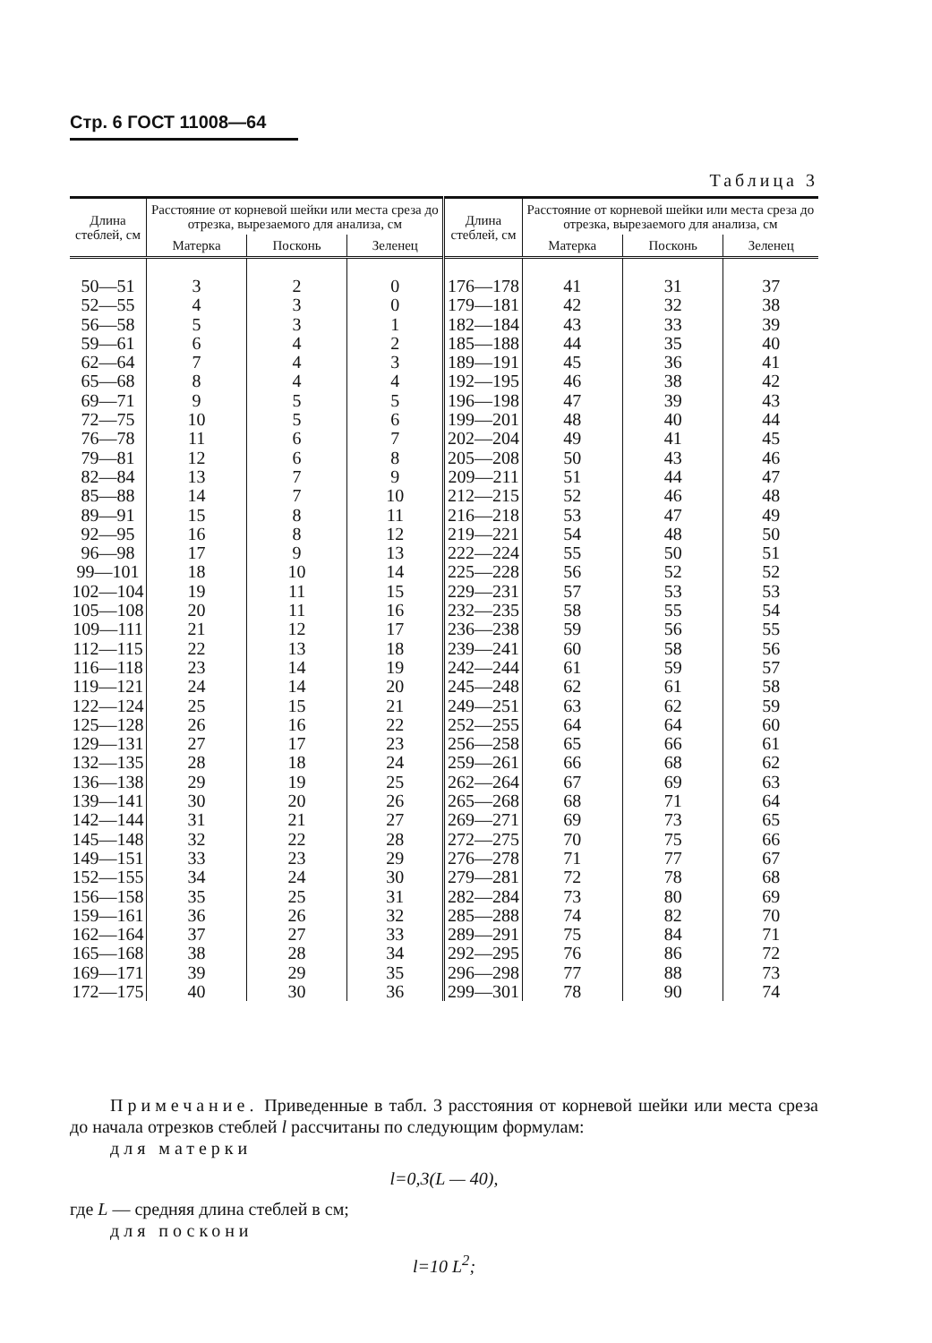Стр. 6 ГОСТ 11008—64
Таблица 3
| Длина стеблей, см | Расстояние от корневой шейки или места среза до отрезка, вырезаемого для анализа, см | | | Длина стеблей, см | Расстояние от корневой шейки или места среза до отрезка, вырезаемого для анализа, см | | |
| --- | --- | --- | --- | --- | --- | --- | --- |
| | Матерка | Посконь | Зеленец | | Матерка | Посконь | Зеленец |
| 50—51 | 3 | 2 | 0 | 176—178 | 41 | 31 | 37 |
| 52—55 | 4 | 3 | 0 | 179—181 | 42 | 32 | 38 |
| 56—58 | 5 | 3 | 1 | 182—184 | 43 | 33 | 39 |
| 59—61 | 6 | 4 | 2 | 185—188 | 44 | 35 | 40 |
| 62—64 | 7 | 4 | 3 | 189—191 | 45 | 36 | 41 |
| 65—68 | 8 | 4 | 4 | 192—195 | 46 | 38 | 42 |
| 69—71 | 9 | 5 | 5 | 196—198 | 47 | 39 | 43 |
| 72—75 | 10 | 5 | 6 | 199—201 | 48 | 40 | 44 |
| 76—78 | 11 | 6 | 7 | 202—204 | 49 | 41 | 45 |
| 79—81 | 12 | 6 | 8 | 205—208 | 50 | 43 | 46 |
| 82—84 | 13 | 7 | 9 | 209—211 | 51 | 44 | 47 |
| 85—88 | 14 | 7 | 10 | 212—215 | 52 | 46 | 48 |
| 89—91 | 15 | 8 | 11 | 216—218 | 53 | 47 | 49 |
| 92—95 | 16 | 8 | 12 | 219—221 | 54 | 48 | 50 |
| 96—98 | 17 | 9 | 13 | 222—224 | 55 | 50 | 51 |
| 99—101 | 18 | 10 | 14 | 225—228 | 56 | 52 | 52 |
| 102—104 | 19 | 11 | 15 | 229—231 | 57 | 53 | 53 |
| 105—108 | 20 | 11 | 16 | 232—235 | 58 | 55 | 54 |
| 109—111 | 21 | 12 | 17 | 236—238 | 59 | 56 | 55 |
| 112—115 | 22 | 13 | 18 | 239—241 | 60 | 58 | 56 |
| 116—118 | 23 | 14 | 19 | 242—244 | 61 | 59 | 57 |
| 119—121 | 24 | 14 | 20 | 245—248 | 62 | 61 | 58 |
| 122—124 | 25 | 15 | 21 | 249—251 | 63 | 62 | 59 |
| 125—128 | 26 | 16 | 22 | 252—255 | 64 | 64 | 60 |
| 129—131 | 27 | 17 | 23 | 256—258 | 65 | 66 | 61 |
| 132—135 | 28 | 18 | 24 | 259—261 | 66 | 68 | 62 |
| 136—138 | 29 | 19 | 25 | 262—264 | 67 | 69 | 63 |
| 139—141 | 30 | 20 | 26 | 265—268 | 68 | 71 | 64 |
| 142—144 | 31 | 21 | 27 | 269—271 | 69 | 73 | 65 |
| 145—148 | 32 | 22 | 28 | 272—275 | 70 | 75 | 66 |
| 149—151 | 33 | 23 | 29 | 276—278 | 71 | 77 | 67 |
| 152—155 | 34 | 24 | 30 | 279—281 | 72 | 78 | 68 |
| 156—158 | 35 | 25 | 31 | 282—284 | 73 | 80 | 69 |
| 159—161 | 36 | 26 | 32 | 285—288 | 74 | 82 | 70 |
| 162—164 | 37 | 27 | 33 | 289—291 | 75 | 84 | 71 |
| 165—168 | 38 | 28 | 34 | 292—295 | 76 | 86 | 72 |
| 169—171 | 39 | 29 | 35 | 296—298 | 77 | 88 | 73 |
| 172—175 | 40 | 30 | 36 | 299—301 | 78 | 90 | 74 |
Примечание. Приведенные в табл. 3 расстояния от корневой шейки или места среза до начала отрезков стеблей l рассчитаны по следующим формулам:
для матерки
l=0,3(L — 40),
где L — средняя длина стеблей в см;
для поскони
l=10 L<sup>2</sup>;